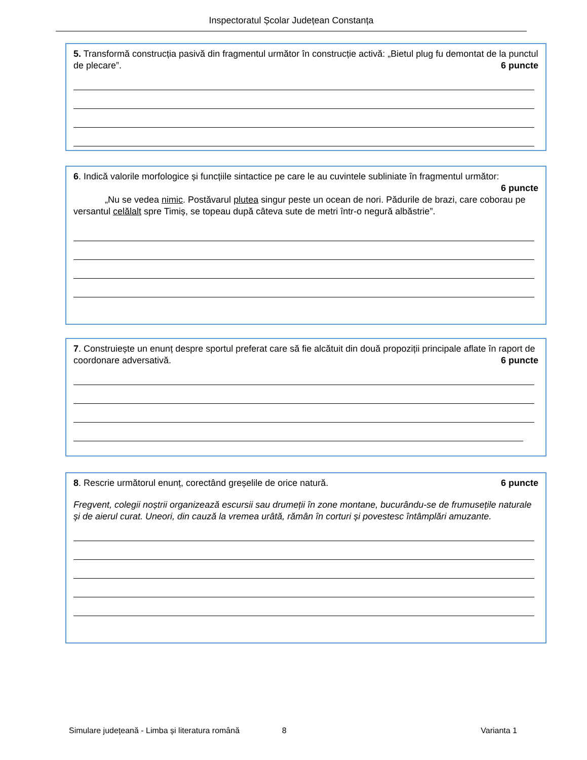Inspectoratul Școlar Județean Constanța
5. Transformă construcția pasivă din fragmentul următor în construcție activă: „Bietul plug fu demontat de la punctul de plecare”. 6 puncte
6. Indică valorile morfologice și funcțiile sintactice pe care le au cuvintele subliniate în fragmentul următor:
6 puncte
„Nu se vedea nimic. Postăvarul plutea singur peste un ocean de nori. Pădurile de brazi, care coborau pe versantul celălalt spre Timiș, se topeau după câteva sute de metri într-o negură albăstrie”.
7. Construiește un enunț despre sportul preferat care să fie alcătuit din două propoziții principale aflate în raport de coordonare adversativă. 6 puncte
8. Rescrie următorul enunț, corectând greșelile de orice natură. 6 puncte
Fregvent, colegii noștrii organizează escursii sau drumeții în zone montane, bucurându-se de frumusețile naturale și de aierul curat. Uneori, din cauză la vremea urâtă, rămân în corturi și povestesc întâmplări amuzante.
Simulare județeană - Limba și literatura română 8 Varianta 1